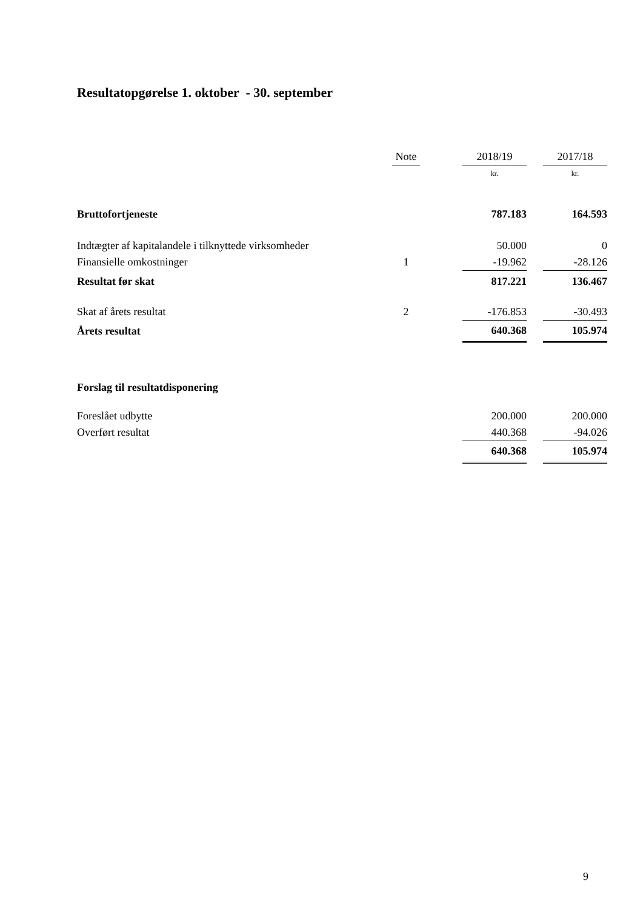Resultatopgørelse 1. oktober - 30. september
| | Note | | 2018/19 | | 2017/18 |
| --- | --- | --- | --- | --- | --- |
| | | | kr. | | kr. |
| Bruttofortjeneste | | | 787.183 | | 164.593 |
| Indtægter af kapitalandele i tilknyttede virksomheder | | | 50.000 | | 0 |
| Finansielle omkostninger | 1 | | -19.962 | | -28.126 |
| Resultat før skat | | | 817.221 | | 136.467 |
| Skat af årets resultat | 2 | | -176.853 | | -30.493 |
| Årets resultat | | | 640.368 | | 105.974 |
| Forslag til resultatdisponering | | | | | |
| Foreslået udbytte | | | 200.000 | | 200.000 |
| Overført resultat | | | 440.368 | | -94.026 |
| | | | 640.368 | | 105.974 |
9